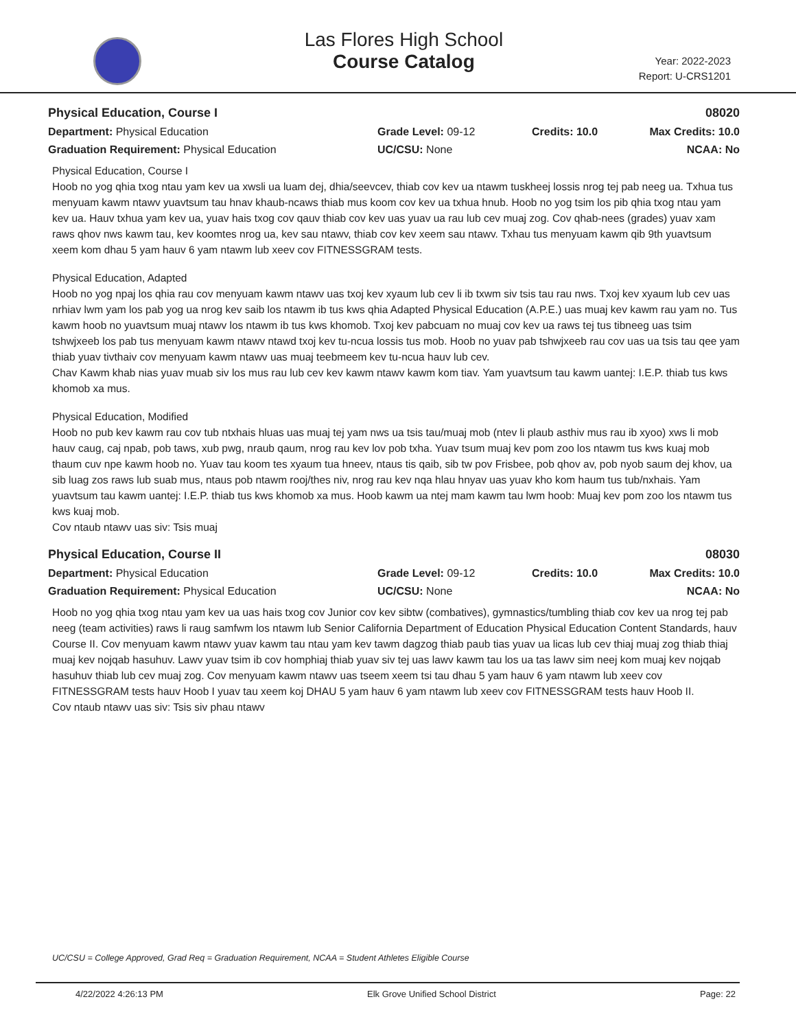Las Flores High School
Course Catalog
Year: 2022-2023
Report: U-CRS1201
Physical Education, Course I 08020
Department: Physical Education
Grade Level: 09-12
Credits: 10.0
Max Credits: 10.0
Graduation Requirement: Physical Education
UC/CSU: None
NCAA: No
Physical Education, Course I
Hoob no yog qhia txog ntau yam kev ua xwsli ua luam dej, dhia/seevcev, thiab cov kev ua ntawm tuskheej lossis nrog tej pab neeg ua. Txhua tus menyuam kawm ntawv yuavtsum tau hnav khaub-ncaws thiab mus koom cov kev ua txhua hnub. Hoob no yog tsim los pib qhia txog ntau yam kev ua. Hauv txhua yam kev ua, yuav hais txog cov qauv thiab cov kev uas yuav ua rau lub cev muaj zog. Cov qhab-nees (grades) yuav xam raws qhov nws kawm tau, kev koomtes nrog ua, kev sau ntawv, thiab cov kev xeem sau ntawv. Txhau tus menyuam kawm qib 9th yuavtsum xeem kom dhau 5 yam hauv 6 yam ntawm lub xeev cov FITNESSGRAM tests.
Physical Education, Adapted
Hoob no yog npaj los qhia rau cov menyuam kawm ntawv uas txoj kev xyaum lub cev li ib txwm siv tsis tau rau nws. Txoj kev xyaum lub cev uas nrhiav lwm yam los pab yog ua nrog kev saib los ntawm ib tus kws qhia Adapted Physical Education (A.P.E.) uas muaj kev kawm rau yam no. Tus kawm hoob no yuavtsum muaj ntawv los ntawm ib tus kws khomob. Txoj kev pabcuam no muaj cov kev ua raws tej tus tibneeg uas tsim tshwjxeeb los pab tus menyuam kawm ntawv ntawd txoj kev tu-ncua lossis tus mob. Hoob no yuav pab tshwjxeeb rau cov uas ua tsis tau qee yam thiab yuav tivthaiv cov menyuam kawm ntawv uas muaj teebmeem kev tu-ncua hauv lub cev.
Chav Kawm khab nias yuav muab siv los mus rau lub cev kev kawm ntawv kawm kom tiav. Yam yuavtsum tau kawm uantej: I.E.P. thiab tus kws khomob xa mus.
Physical Education, Modified
Hoob no pub kev kawm rau cov tub ntxhais hluas uas muaj tej yam nws ua tsis tau/muaj mob (ntev li plaub asthiv mus rau ib xyoo) xws li mob hauv caug, caj npab, pob taws, xub pwg, nraub qaum, nrog rau kev lov pob txha. Yuav tsum muaj kev pom zoo los ntawm tus kws kuaj mob thaum cuv npe kawm hoob no. Yuav tau koom tes xyaum tua hneev, ntaus tis qaib, sib tw pov Frisbee, pob qhov av, pob nyob saum dej khov, ua sib luag zos raws lub suab mus, ntaus pob ntawm rooj/thes niv, nrog rau kev nqa hlau hnyav uas yuav kho kom haum tus tub/nxhais. Yam yuavtsum tau kawm uantej: I.E.P. thiab tus kws khomob xa mus. Hoob kawm ua ntej mam kawm tau lwm hoob: Muaj kev pom zoo los ntawm tus kws kuaj mob.
Cov ntaub ntawv uas siv: Tsis muaj
Physical Education, Course II 08030
Department: Physical Education
Grade Level: 09-12
Credits: 10.0
Max Credits: 10.0
Graduation Requirement: Physical Education
UC/CSU: None
NCAA: No
Hoob no yog qhia txog ntau yam kev ua uas hais txog cov Junior cov kev sibtw (combatives), gymnastics/tumbling thiab cov kev ua nrog tej pab neeg (team activities) raws li raug samfwm los ntawm lub Senior California Department of Education Physical Education Content Standards, hauv Course II. Cov menyuam kawm ntawv yuav kawm tau ntau yam kev tawm dagzog thiab paub tias yuav ua licas lub cev thiaj muaj zog thiab thiaj muaj kev nojqab hasuhuv. Lawv yuav tsim ib cov homphiaj thiab yuav siv tej uas lawv kawm tau los ua tas lawv sim neej kom muaj kev nojqab hasuhuv thiab lub cev muaj zog. Cov menyuam kawm ntawv uas tseem xeem tsi tau dhau 5 yam hauv 6 yam ntawm lub xeev cov FITNESSGRAM tests hauv Hoob I yuav tau xeem koj DHAU 5 yam hauv 6 yam ntawm lub xeev cov FITNESSGRAM tests hauv Hoob II.
Cov ntaub ntawv uas siv: Tsis siv phau ntawv
UC/CSU = College Approved, Grad Req = Graduation Requirement, NCAA = Student Athletes Eligible Course
4/22/2022 4:26:13 PM Elk Grove Unified School District Page: 22